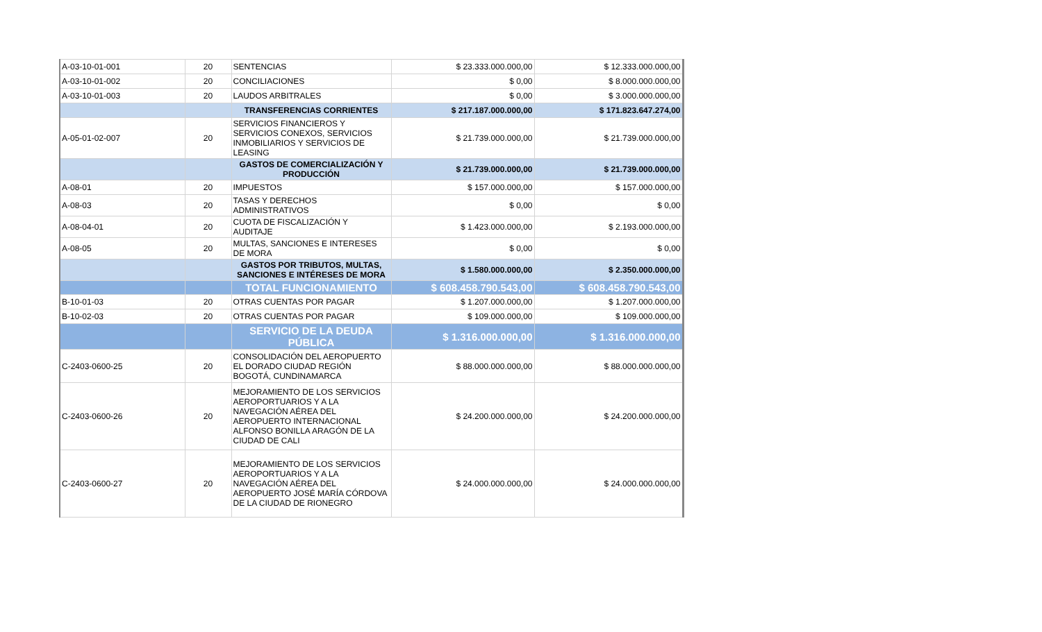| A-03-10-01-001 | 20 | SENTENCIAS | $ 23.333.000.000,00 | $ 12.333.000.000,00 |
| A-03-10-01-002 | 20 | CONCILIACIONES | $ 0,00 | $ 8.000.000.000,00 |
| A-03-10-01-003 | 20 | LAUDOS ARBITRALES | $ 0,00 | $ 3.000.000.000,00 |
| | | TRANSFERENCIAS CORRIENTES | $ 217.187.000.000,00 | $ 171.823.647.274,00 |
| A-05-01-02-007 | 20 | SERVICIOS FINANCIEROS Y SERVICIOS CONEXOS, SERVICIOS INMOBILIARIOS Y SERVICIOS DE LEASING | $ 21.739.000.000,00 | $ 21.739.000.000,00 |
| | | GASTOS DE COMERCIALIZACIÓN Y PRODUCCIÓN | $ 21.739.000.000,00 | $ 21.739.000.000,00 |
| A-08-01 | 20 | IMPUESTOS | $ 157.000.000,00 | $ 157.000.000,00 |
| A-08-03 | 20 | TASAS Y DERECHOS ADMINISTRATIVOS | $ 0,00 | $ 0,00 |
| A-08-04-01 | 20 | CUOTA DE FISCALIZACIÓN Y AUDITAJE | $ 1.423.000.000,00 | $ 2.193.000.000,00 |
| A-08-05 | 20 | MULTAS, SANCIONES E INTERESES DE MORA | $ 0,00 | $ 0,00 |
| | | GASTOS POR TRIBUTOS, MULTAS, SANCIONES E INTÉRESES DE MORA | $ 1.580.000.000,00 | $ 2.350.000.000,00 |
| | | TOTAL FUNCIONAMIENTO | $ 608.458.790.543,00 | $ 608.458.790.543,00 |
| B-10-01-03 | 20 | OTRAS CUENTAS POR PAGAR | $ 1.207.000.000,00 | $ 1.207.000.000,00 |
| B-10-02-03 | 20 | OTRAS CUENTAS POR PAGAR | $ 109.000.000,00 | $ 109.000.000,00 |
| | | SERVICIO DE LA DEUDA PÚBLICA | $ 1.316.000.000,00 | $ 1.316.000.000,00 |
| C-2403-0600-25 | 20 | CONSOLIDACIÓN DEL AEROPUERTO EL DORADO CIUDAD REGIÓN BOGOTÁ, CUNDINAMARCA | $ 88.000.000.000,00 | $ 88.000.000.000,00 |
| C-2403-0600-26 | 20 | MEJORAMIENTO DE LOS SERVICIOS AEROPORTUARIOS Y A LA NAVEGACIÓN AÉREA DEL AEROPUERTO INTERNACIONAL ALFONSO BONILLA ARAGÓN DE LA CIUDAD DE CALI | $ 24.200.000.000,00 | $ 24.200.000.000,00 |
| C-2403-0600-27 | 20 | MEJORAMIENTO DE LOS SERVICIOS AEROPORTUARIOS Y A LA NAVEGACIÓN AÉREA DEL AEROPUERTO JOSÉ MARÍA CÓRDOVA DE LA CIUDAD DE RIONEGRO | $ 24.000.000.000,00 | $ 24.000.000.000,00 |